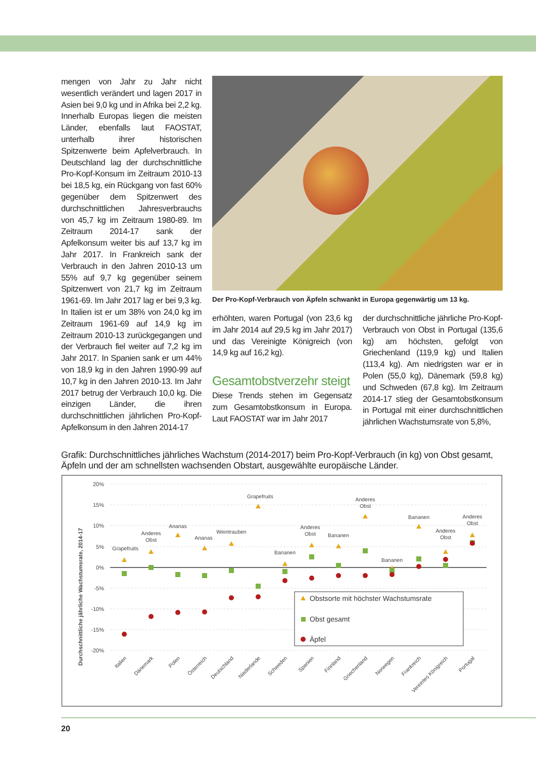mengen von Jahr zu Jahr nicht wesentlich verändert und lagen 2017 in Asien bei 9,0 kg und in Afrika bei 2,2 kg. Innerhalb Europas liegen die meisten Länder, ebenfalls laut FAOSTAT, unterhalb ihrer historischen Spitzenwerte beim Apfelverbrauch. In Deutschland lag der durchschnittliche Pro-Kopf-Konsum im Zeitraum 2010-13 bei 18,5 kg, ein Rückgang von fast 60% gegenüber dem Spitzenwert des durchschnittlichen Jahresverbrauchs von 45,7 kg im Zeitraum 1980-89. Im Zeitraum 2014-17 sank der Apfelkonsum weiter bis auf 13,7 kg im Jahr 2017. In Frankreich sank der Verbrauch in den Jahren 2010-13 um 55% auf 9,7 kg gegenüber seinem Spitzenwert von 21,7 kg im Zeitraum 1961-69. Im Jahr 2017 lag er bei 9,3 kg. In Italien ist er um 38% von 24,0 kg im Zeitraum 1961-69 auf 14,9 kg im Zeitraum 2010-13 zurückgegangen und der Verbrauch fiel weiter auf 7,2 kg im Jahr 2017. In Spanien sank er um 44% von 18,9 kg in den Jahren 1990-99 auf 10,7 kg in den Jahren 2010-13. Im Jahr 2017 betrug der Verbrauch 10,0 kg. Die einzigen Länder, die ihren durchschnittlichen jährlichen Pro-Kopf-Apfelkonsum in den Jahren 2014-17
Der Pro-Kopf-Verbrauch von Äpfeln schwankt in Europa gegenwärtig um 13 kg.
erhöhten, waren Portugal (von 23,6 kg im Jahr 2014 auf 29,5 kg im Jahr 2017) und das Vereinigte Königreich (von 14,9 kg auf 16,2 kg).
Gesamtobstverzehr steigt
Diese Trends stehen im Gegensatz zum Gesamtobstkonsum in Europa. Laut FAOSTAT war im Jahr 2017
der durchschnittliche jährliche Pro-Kopf-Verbrauch von Obst in Portugal (135,6 kg) am höchsten, gefolgt von Griechenland (119,9 kg) und Italien (113,4 kg). Am niedrigsten war er in Polen (55,0 kg), Dänemark (59,8 kg) und Schweden (67,8 kg). Im Zeitraum 2014-17 stieg der Gesamtobstkonsum in Portugal mit einer durchschnittlichen jährlichen Wachstumsrate von 5,8%,
Grafik: Durchschnittliches jährliches Wachstum (2014-2017) beim Pro-Kopf-Verbrauch (in kg) von Obst gesamt, Äpfeln und der am schnellsten wachsenden Obstart, ausgewählte europäische Länder.
Durchschnittliche jährliche Wachstumsrate, 2014-17
20%
15%
10%
5%
0%
-5%
-10%
-15%
-20%
Grapefruits
Anderes
Obst
Ananas
Ananas
Weintrauben
Grapefruits
Bananen
Anderes
Obst
Bananen
Anderes
Obst
Bananen
Bananen
Anderes
Obst
Anderes
Obst
Obstsorte mit höchster Wachstumsrate
Obst gesamt
Äpfel
Italien
Dänemark
Polen
Österreich
Deutschland
Niederlande
Schweden
Spanien
Finnland
Griechenland
Norwegen
Frankreich
Vereintes Königreich
Portugal
20